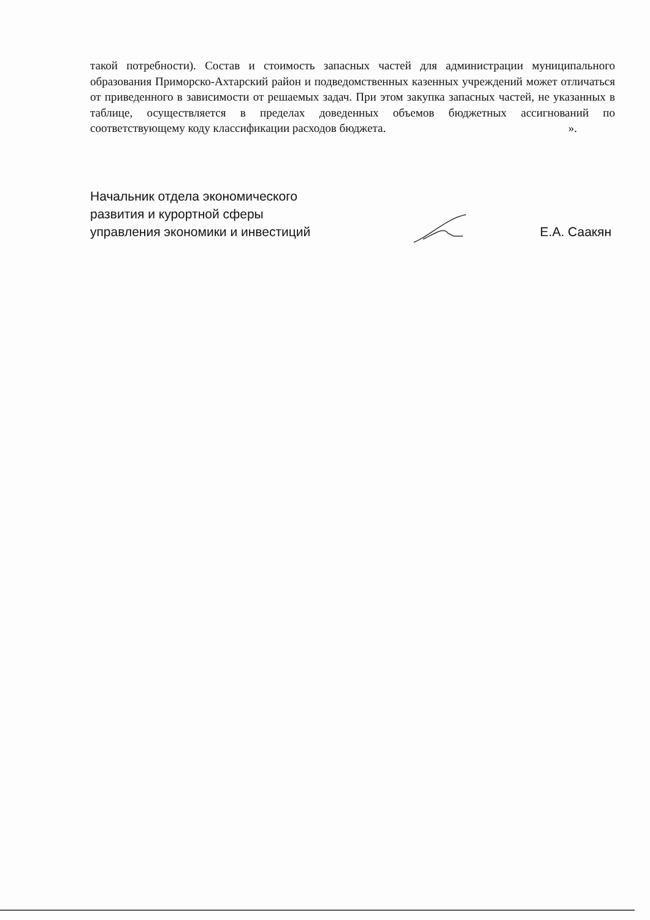такой потребности). Состав и стоимость запасных частей для администрации муниципального образования Приморско-Ахтарский район и подведомственных казенных учреждений может отличаться от приведенного в зависимости от решаемых задач. При этом закупка запасных частей, не указанных в таблице, осуществляется в пределах доведенных объемов бюджетных ассигнований по соответствующему коду классификации расходов бюджета. ».
Начальник отдела экономического
развития и курортной сферы
управления экономики и инвестиций
Е.А. Саакян